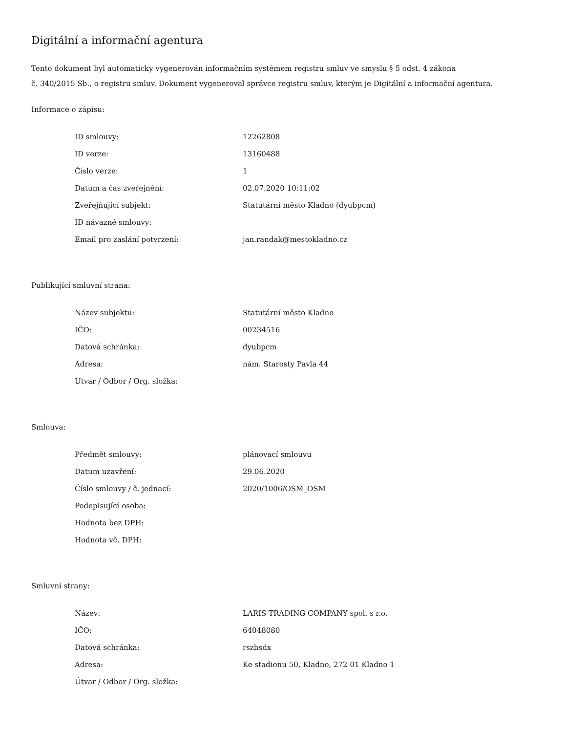Digitální a informační agentura
Tento dokument byl automaticky vygenerován informačním systémem registru smluv ve smyslu § 5 odst. 4 zákona
č. 340/2015 Sb., o registru smluv. Dokument vygeneroval správce registru smluv, kterým je Digitální a informační agentura.
Informace o zápisu:
| ID smlouvy: | 12262808 |
| ID verze: | 13160488 |
| Číslo verze: | 1 |
| Datum a čas zveřejnění: | 02.07.2020 10:11:02 |
| Zveřejňující subjekt: | Statutární město Kladno (dyubpcm) |
| ID návazné smlouvy: | |
| Email pro zaslání potvrzení: | jan.randak@mestokladno.cz |
Publikující smluvní strana:
| Název subjektu: | Statutární město Kladno |
| IČO: | 00234516 |
| Datová schránka: | dyubpcm |
| Adresa: | nám. Starosty Pavla 44 |
| Útvar / Odbor / Org. složka: | |
Smlouva:
| Předmět smlouvy: | plánovací smlouvu |
| Datum uzavření: | 29.06.2020 |
| Číslo smlouvy / č. jednací: | 2020/1006/OSM_OSM |
| Podepisující osoba: | |
| Hodnota bez DPH: | |
| Hodnota vč. DPH: | |
Smluvní strany:
| Název: | LARIS TRADING COMPANY spol. s r.o. |
| IČO: | 64048080 |
| Datová schránka: | rszhsdx |
| Adresa: | Ke stadionu 50, Kladno, 272 01 Kladno 1 |
| Útvar / Odbor / Org. složka: | |